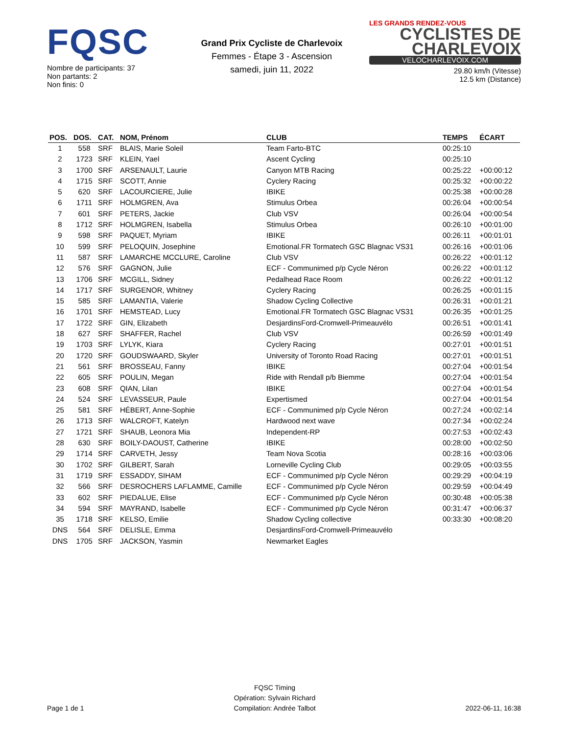FQSC
Nombre de participants: 37
Non partants: 2
Non finis: 0
Grand Prix Cycliste de Charlevoix
Femmes - Étape 3 - Ascension
samedi, juin 11, 2022
LES GRANDS RENDEZ-VOUS
CYCLISTES DE CHARLEVOIX
VELOCHARLEVOIX.COM
29.80 km/h (Vitesse)
12.5 km (Distance)
| POS. | DOS. | CAT. | NOM, Prénom | CLUB | TEMPS | ÉCART |
| --- | --- | --- | --- | --- | --- | --- |
| 1 | 558 | SRF | BLAIS, Marie Soleil | Team Farto-BTC | 00:25:10 | |
| 2 | 1723 | SRF | KLEIN, Yael | Ascent Cycling | 00:25:10 | |
| 3 | 1700 | SRF | ARSENAULT, Laurie | Canyon MTB Racing | 00:25:22 | +00:00:12 |
| 4 | 1715 | SRF | SCOTT, Annie | Cyclery Racing | 00:25:32 | +00:00:22 |
| 5 | 620 | SRF | LACOURCIERE, Julie | IBIKE | 00:25:38 | +00:00:28 |
| 6 | 1711 | SRF | HOLMGREN, Ava | Stimulus Orbea | 00:26:04 | +00:00:54 |
| 7 | 601 | SRF | PETERS, Jackie | Club VSV | 00:26:04 | +00:00:54 |
| 8 | 1712 | SRF | HOLMGREN, Isabella | Stimulus Orbea | 00:26:10 | +00:01:00 |
| 9 | 598 | SRF | PAQUET, Myriam | IBIKE | 00:26:11 | +00:01:01 |
| 10 | 599 | SRF | PELOQUIN, Josephine | Emotional.FR Tormatech GSC Blagnac VS31 | 00:26:16 | +00:01:06 |
| 11 | 587 | SRF | LAMARCHE MCCLURE, Caroline | Club VSV | 00:26:22 | +00:01:12 |
| 12 | 576 | SRF | GAGNON, Julie | ECF - Communimed p/p Cycle Néron | 00:26:22 | +00:01:12 |
| 13 | 1706 | SRF | MCGILL, Sidney | Pedalhead Race Room | 00:26:22 | +00:01:12 |
| 14 | 1717 | SRF | SURGENOR, Whitney | Cyclery Racing | 00:26:25 | +00:01:15 |
| 15 | 585 | SRF | LAMANTIA, Valerie | Shadow Cycling Collective | 00:26:31 | +00:01:21 |
| 16 | 1701 | SRF | HEMSTEAD, Lucy | Emotional.FR Tormatech GSC Blagnac VS31 | 00:26:35 | +00:01:25 |
| 17 | 1722 | SRF | GIN, Elizabeth | DesjardinsFord-Cromwell-Primeauvélo | 00:26:51 | +00:01:41 |
| 18 | 627 | SRF | SHAFFER, Rachel | Club VSV | 00:26:59 | +00:01:49 |
| 19 | 1703 | SRF | LYLYK, Kiara | Cyclery Racing | 00:27:01 | +00:01:51 |
| 20 | 1720 | SRF | GOUDSWAARD, Skyler | University of Toronto Road Racing | 00:27:01 | +00:01:51 |
| 21 | 561 | SRF | BROSSEAU, Fanny | IBIKE | 00:27:04 | +00:01:54 |
| 22 | 605 | SRF | POULIN, Megan | Ride with Rendall p/b Biemme | 00:27:04 | +00:01:54 |
| 23 | 608 | SRF | QIAN, Lilan | IBIKE | 00:27:04 | +00:01:54 |
| 24 | 524 | SRF | LEVASSEUR, Paule | Expertismed | 00:27:04 | +00:01:54 |
| 25 | 581 | SRF | HÉBERT, Anne-Sophie | ECF - Communimed p/p Cycle Néron | 00:27:24 | +00:02:14 |
| 26 | 1713 | SRF | WALCROFT, Katelyn | Hardwood next wave | 00:27:34 | +00:02:24 |
| 27 | 1721 | SRF | SHAUB, Leonora Mia | Independent-RP | 00:27:53 | +00:02:43 |
| 28 | 630 | SRF | BOILY-DAOUST, Catherine | IBIKE | 00:28:00 | +00:02:50 |
| 29 | 1714 | SRF | CARVETH, Jessy | Team Nova Scotia | 00:28:16 | +00:03:06 |
| 30 | 1702 | SRF | GILBERT, Sarah | Lorneville Cycling Club | 00:29:05 | +00:03:55 |
| 31 | 1719 | SRF | ESSADDY, SIHAM | ECF - Communimed p/p Cycle Néron | 00:29:29 | +00:04:19 |
| 32 | 566 | SRF | DESROCHERS LAFLAMME, Camille | ECF - Communimed p/p Cycle Néron | 00:29:59 | +00:04:49 |
| 33 | 602 | SRF | PIEDALUE, Elise | ECF - Communimed p/p Cycle Néron | 00:30:48 | +00:05:38 |
| 34 | 594 | SRF | MAYRAND, Isabelle | ECF - Communimed p/p Cycle Néron | 00:31:47 | +00:06:37 |
| 35 | 1718 | SRF | KELSO, Emilie | Shadow Cycling collective | 00:33:30 | +00:08:20 |
| DNS | 564 | SRF | DELISLE, Emma | DesjardinsFord-Cromwell-Primeauvélo | | |
| DNS | 1705 | SRF | JACKSON, Yasmin | Newmarket Eagles | | |
Page 1 de 1
FQSC Timing
Opération: Sylvain Richard
Compilation: Andrée Talbot
2022-06-11, 16:38